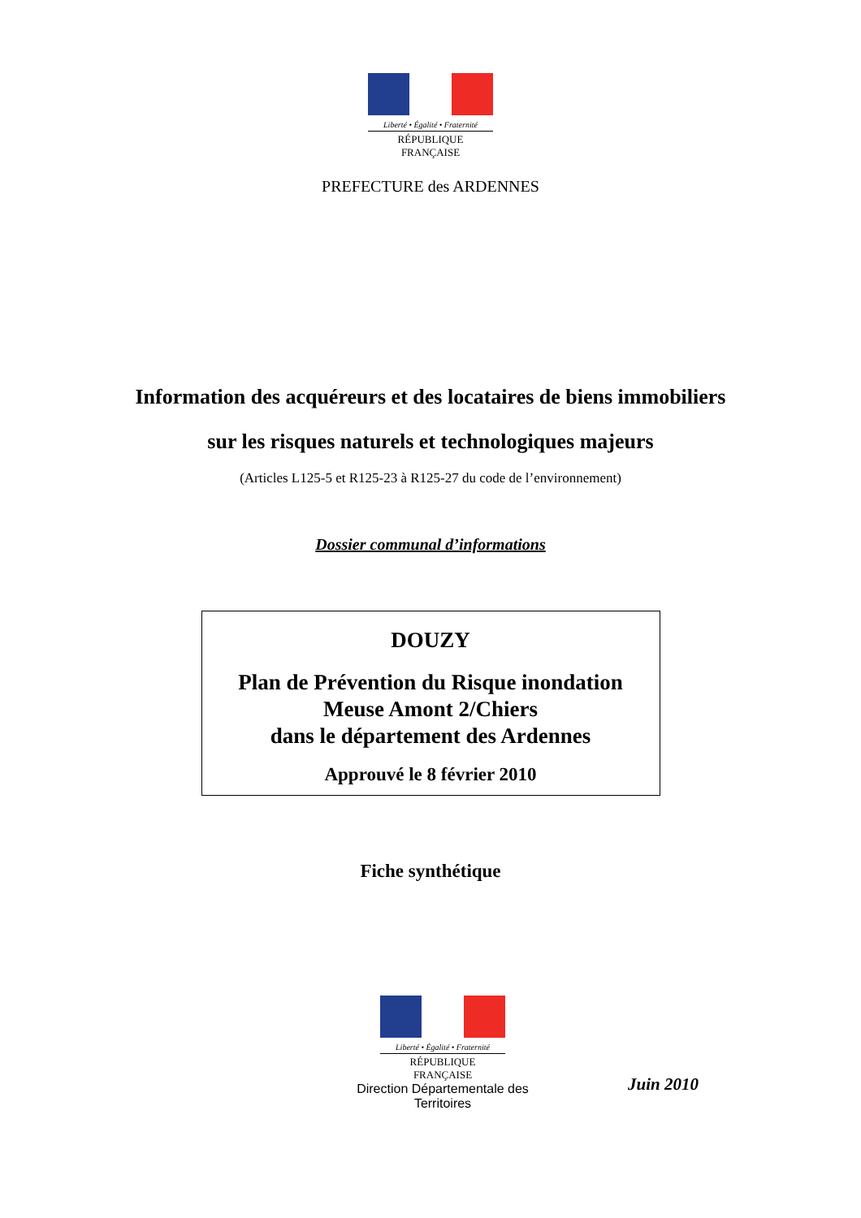Liberté • Égalité • Fraternité
RÉPUBLIQUE FRANÇAISE
PREFECTURE des ARDENNES
Information des acquéreurs et des locataires de biens immobiliers
sur les risques naturels et technologiques majeurs
(Articles L125-5 et R125-23 à R125-27 du code de l’environnement)
Dossier communal d’informations
DOUZY
Plan de Prévention du Risque inondation
Meuse Amont 2/Chiers
dans le département des Ardennes
Approuvé le 8 février 2010
Fiche synthétique
Liberté • Égalité • Fraternité
RÉPUBLIQUE FRANÇAISE
Direction Départementale des Territoires
Juin 2010